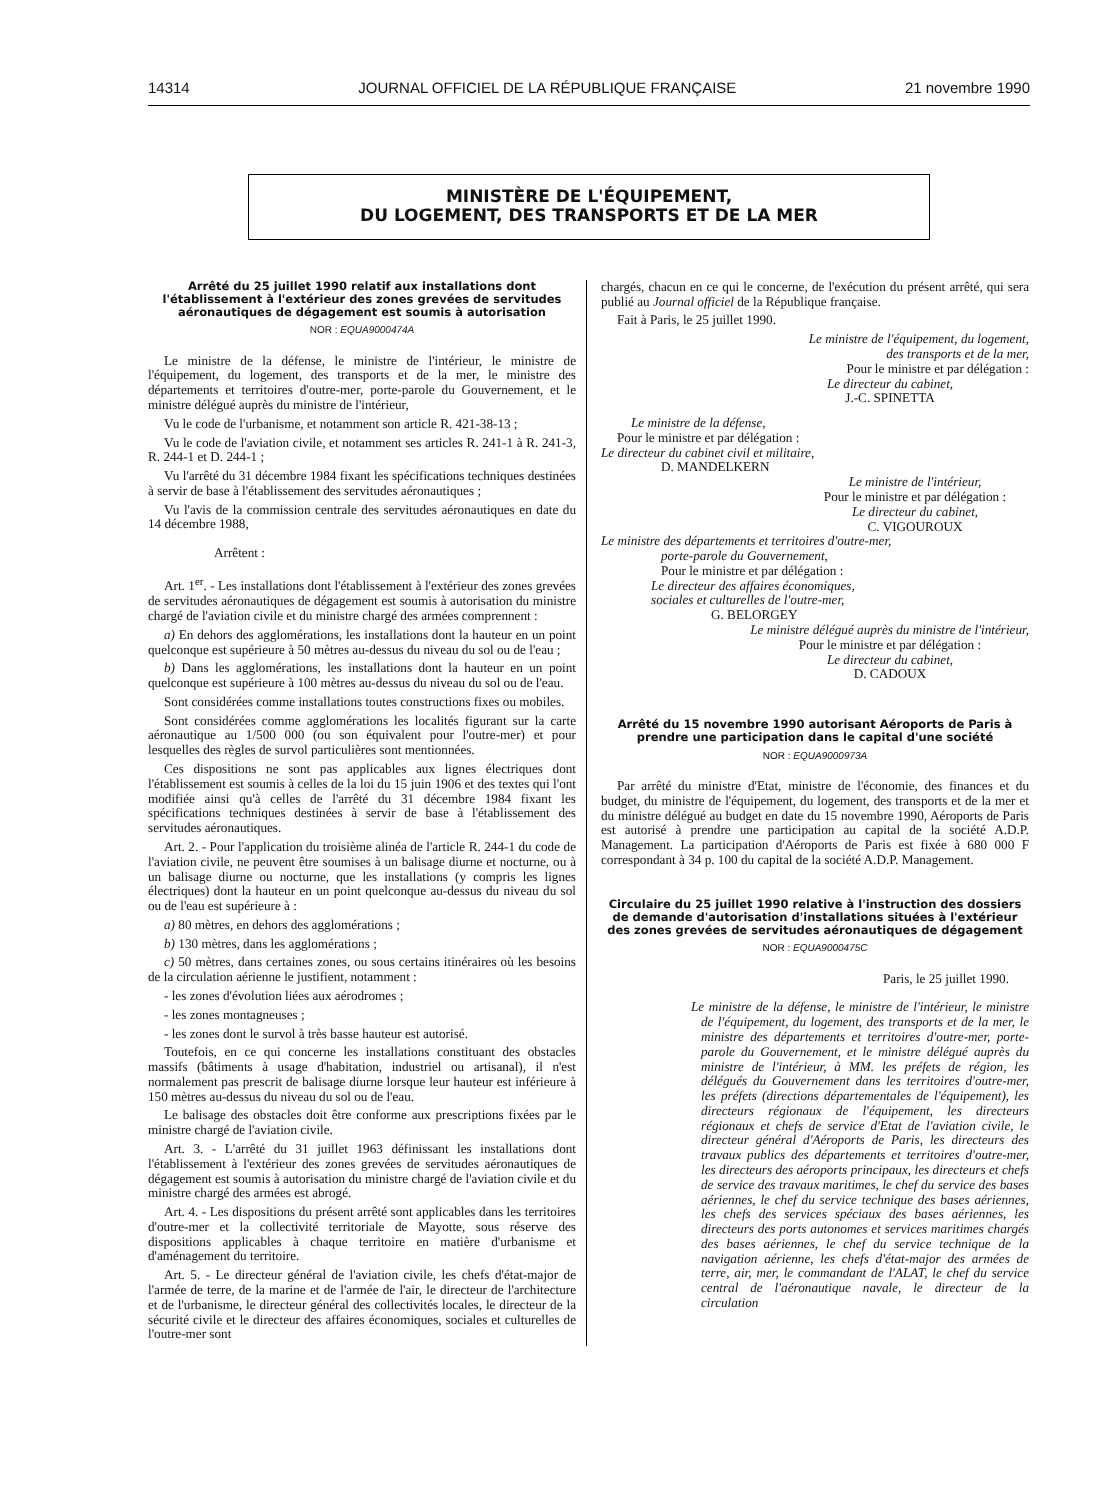14314 JOURNAL OFFICIEL DE LA RÉPUBLIQUE FRANÇAISE 21 novembre 1990
MINISTÈRE DE L'ÉQUIPEMENT,
DU LOGEMENT, DES TRANSPORTS ET DE LA MER
Arrêté du 25 juillet 1990 relatif aux installations dont l'établissement à l'extérieur des zones grevées de servitudes aéronautiques de dégagement est soumis à autorisation
NOR : EQUA9000474A
Le ministre de la défense, le ministre de l'intérieur, le ministre de l'équipement, du logement, des transports et de la mer, le ministre des départements et territoires d'outre-mer, porte-parole du Gouvernement, et le ministre délégué auprès du ministre de l'intérieur,
Vu le code de l'urbanisme, et notamment son article R. 421-38-13 ;
Vu le code de l'aviation civile, et notamment ses articles R. 241-1 à R. 241-3, R. 244-1 et D. 244-1 ;
Vu l'arrêté du 31 décembre 1984 fixant les spécifications techniques destinées à servir de base à l'établissement des servitudes aéronautiques ;
Vu l'avis de la commission centrale des servitudes aéronautiques en date du 14 décembre 1988,
Arrêtent :
Art. 1<sup>er</sup>. - Les installations dont l'établissement à l'extérieur des zones grevées de servitudes aéronautiques de dégagement est soumis à autorisation du ministre chargé de l'aviation civile et du ministre chargé des armées comprennent :
a) En dehors des agglomérations, les installations dont la hauteur en un point quelconque est supérieure à 50 mètres au-dessus du niveau du sol ou de l'eau ;
b) Dans les agglomérations, les installations dont la hauteur en un point quelconque est supérieure à 100 mètres au-dessus du niveau du sol ou de l'eau.
Sont considérées comme installations toutes constructions fixes ou mobiles.
Sont considérées comme agglomérations les localités figurant sur la carte aéronautique au 1/500 000 (ou son équivalent pour l'outre-mer) et pour lesquelles des règles de survol particulières sont mentionnées.
Ces dispositions ne sont pas applicables aux lignes électriques dont l'établissement est soumis à celles de la loi du 15 juin 1906 et des textes qui l'ont modifiée ainsi qu'à celles de l'arrêté du 31 décembre 1984 fixant les spécifications techniques destinées à servir de base à l'établissement des servitudes aéronautiques.
Art. 2. - Pour l'application du troisième alinéa de l'article R. 244-1 du code de l'aviation civile, ne peuvent être soumises à un balisage diurne et nocturne, ou à un balisage diurne ou nocturne, que les installations (y compris les lignes électriques) dont la hauteur en un point quelconque au-dessus du niveau du sol ou de l'eau est supérieure à :
a) 80 mètres, en dehors des agglomérations ;
b) 130 mètres, dans les agglomérations ;
c) 50 mètres, dans certaines zones, ou sous certains itinéraires où les besoins de la circulation aérienne le justifient, notamment :
- les zones d'évolution liées aux aérodromes ;
- les zones montagneuses ;
- les zones dont le survol à très basse hauteur est autorisé.
Toutefois, en ce qui concerne les installations constituant des obstacles massifs (bâtiments à usage d'habitation, industriel ou artisanal), il n'est normalement pas prescrit de balisage diurne lorsque leur hauteur est inférieure à 150 mètres au-dessus du niveau du sol ou de l'eau.
Le balisage des obstacles doit être conforme aux prescriptions fixées par le ministre chargé de l'aviation civile.
Art. 3. - L'arrêté du 31 juillet 1963 définissant les installations dont l'établissement à l'extérieur des zones grevées de servitudes aéronautiques de dégagement est soumis à autorisation du ministre chargé de l'aviation civile et du ministre chargé des armées est abrogé.
Art. 4. - Les dispositions du présent arrêté sont applicables dans les territoires d'outre-mer et la collectivité territoriale de Mayotte, sous réserve des dispositions applicables à chaque territoire en matière d'urbanisme et d'aménagement du territoire.
Art. 5. - Le directeur général de l'aviation civile, les chefs d'état-major de l'armée de terre, de la marine et de l'armée de l'air, le directeur de l'architecture et de l'urbanisme, le directeur général des collectivités locales, le directeur de la sécurité civile et le directeur des affaires économiques, sociales et culturelles de l'outre-mer sont
chargés, chacun en ce qui le concerne, de l'exécution du présent arrêté, qui sera publié au Journal officiel de la République française.
Fait à Paris, le 25 juillet 1990.
Le ministre de l'équipement, du logement,
des transports et de la mer,
Pour le ministre et par délégation :
Le directeur du cabinet,
J.-C. SPINETTA
Le ministre de la défense,
Pour le ministre et par délégation :
Le directeur du cabinet civil et militaire,
D. MANDELKERN
Le ministre de l'intérieur,
Pour le ministre et par délégation :
Le directeur du cabinet,
C. VIGOUROUX
Le ministre des départements et territoires d'outre-mer,
porte-parole du Gouvernement,
Pour le ministre et par délégation :
Le directeur des affaires économiques,
sociales et culturelles de l'outre-mer,
G. BELORGEY
Le ministre délégué auprès du ministre de l'intérieur,
Pour le ministre et par délégation :
Le directeur du cabinet,
D. CADOUX
Arrêté du 15 novembre 1990 autorisant Aéroports de Paris à prendre une participation dans le capital d'une société
NOR : EQUA9000973A
Par arrêté du ministre d'Etat, ministre de l'économie, des finances et du budget, du ministre de l'équipement, du logement, des transports et de la mer et du ministre délégué au budget en date du 15 novembre 1990, Aéroports de Paris est autorisé à prendre une participation au capital de la société A.D.P. Management. La participation d'Aéroports de Paris est fixée à 680 000 F correspondant à 34 p. 100 du capital de la société A.D.P. Management.
Circulaire du 25 juillet 1990 relative à l'instruction des dossiers de demande d'autorisation d'installations situées à l'extérieur des zones grevées de servitudes aéronautiques de dégagement
NOR : EQUA9000475C
Paris, le 25 juillet 1990.
Le ministre de la défense, le ministre de l'intérieur, le ministre de l'équipement, du logement, des transports et de la mer, le ministre des départements et territoires d'outre-mer, porte-parole du Gouvernement, et le ministre délégué auprès du ministre de l'intérieur, à MM. les préfets de région, les délégués du Gouvernement dans les territoires d'outre-mer, les préfets (directions départementales de l'équipement), les directeurs régionaux de l'équipement, les directeurs régionaux et chefs de service d'Etat de l'aviation civile, le directeur général d'Aéroports de Paris, les directeurs des travaux publics des départements et territoires d'outre-mer, les directeurs des aéroports principaux, les directeurs et chefs de service des travaux maritimes, le chef du service des bases aériennes, le chef du service technique des bases aériennes, les chefs des services spéciaux des bases aériennes, les directeurs des ports autonomes et services maritimes chargés des bases aériennes, le chef du service technique de la navigation aérienne, les chefs d'état-major des armées de terre, air, mer, le commandant de l'ALAT, le chef du service central de l'aéronautique navale, le directeur de la circulation